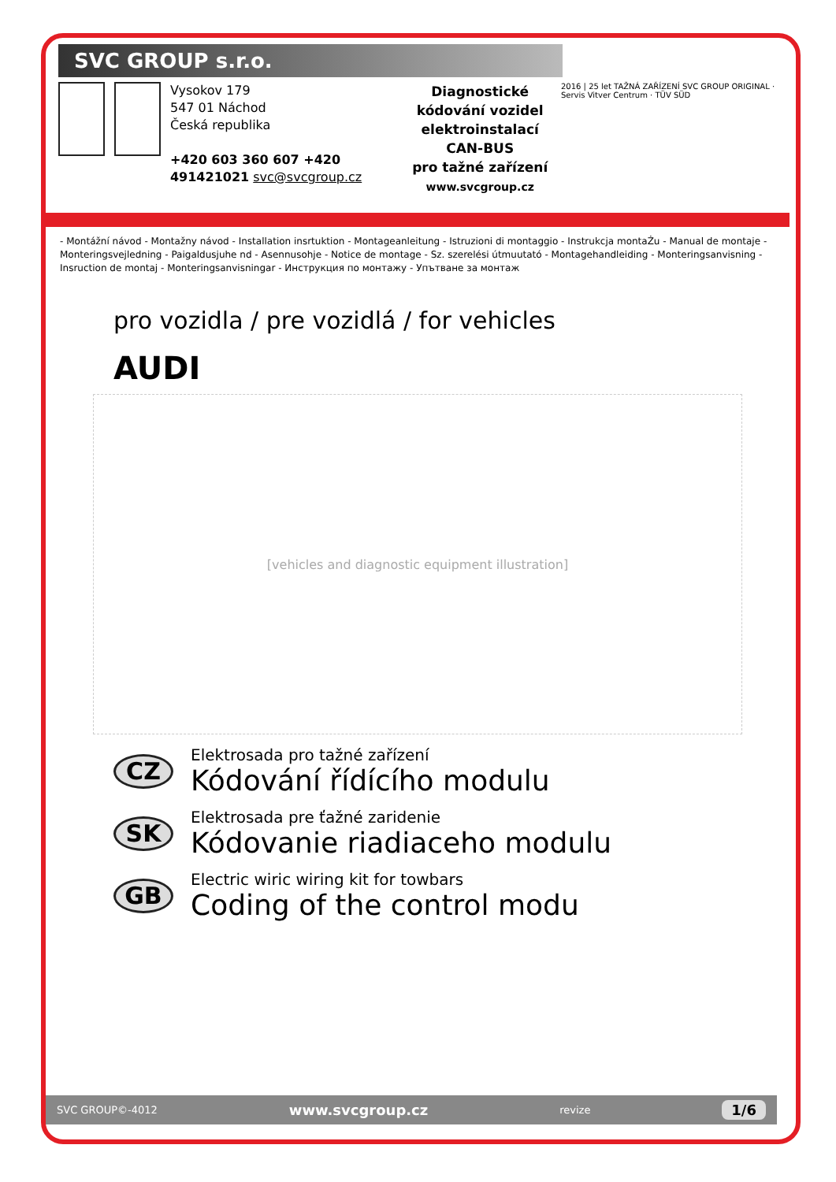SVC GROUP s.r.o.
Vysokov 179
547 01 Náchod
Česká republika
+420 603 360 607 +420 491421021 svc@svcgroup.cz
Diagnostické kódování vozidel
elektroinstalací CAN-BUS
pro tažné zařízení
www.svcgroup.cz
2016 | 25 let TAŽNÁ ZAŘÍZENÍ SVC GROUP ORIGINAL · Servis Vitver Centrum · TÜV SÜD
- Montážní návod - Montažny návod - Installation insrtuktion - Montageanleitung - Istruzioni di montaggio - Instrukcja montaŻu - Manual de montaje - Monteringsvejledning - Paigaldusjuhe nd - Asennusohje - Notice de montage - Sz. szerelési útmuutató - Montagehandleiding - Monteringsanvisning - Insruction de montaj - Monteringsanvisningar - Инструкция по монтажу - Упътване за монтаж
pro vozidla / pre vozidlá / for vehicles
AUDI
[vehicles and diagnostic equipment illustration]
CZ
Elektrosada pro tažné zařízení
Kódování řídícího modulu
SK
Elektrosada pre ťažné zaridenie
Kódovanie riadiaceho modulu
GB
Electric wiric wiring kit for towbars
Coding of the control modu
SVC GROUP©-4012 www.svcgroup.cz revize 1/6